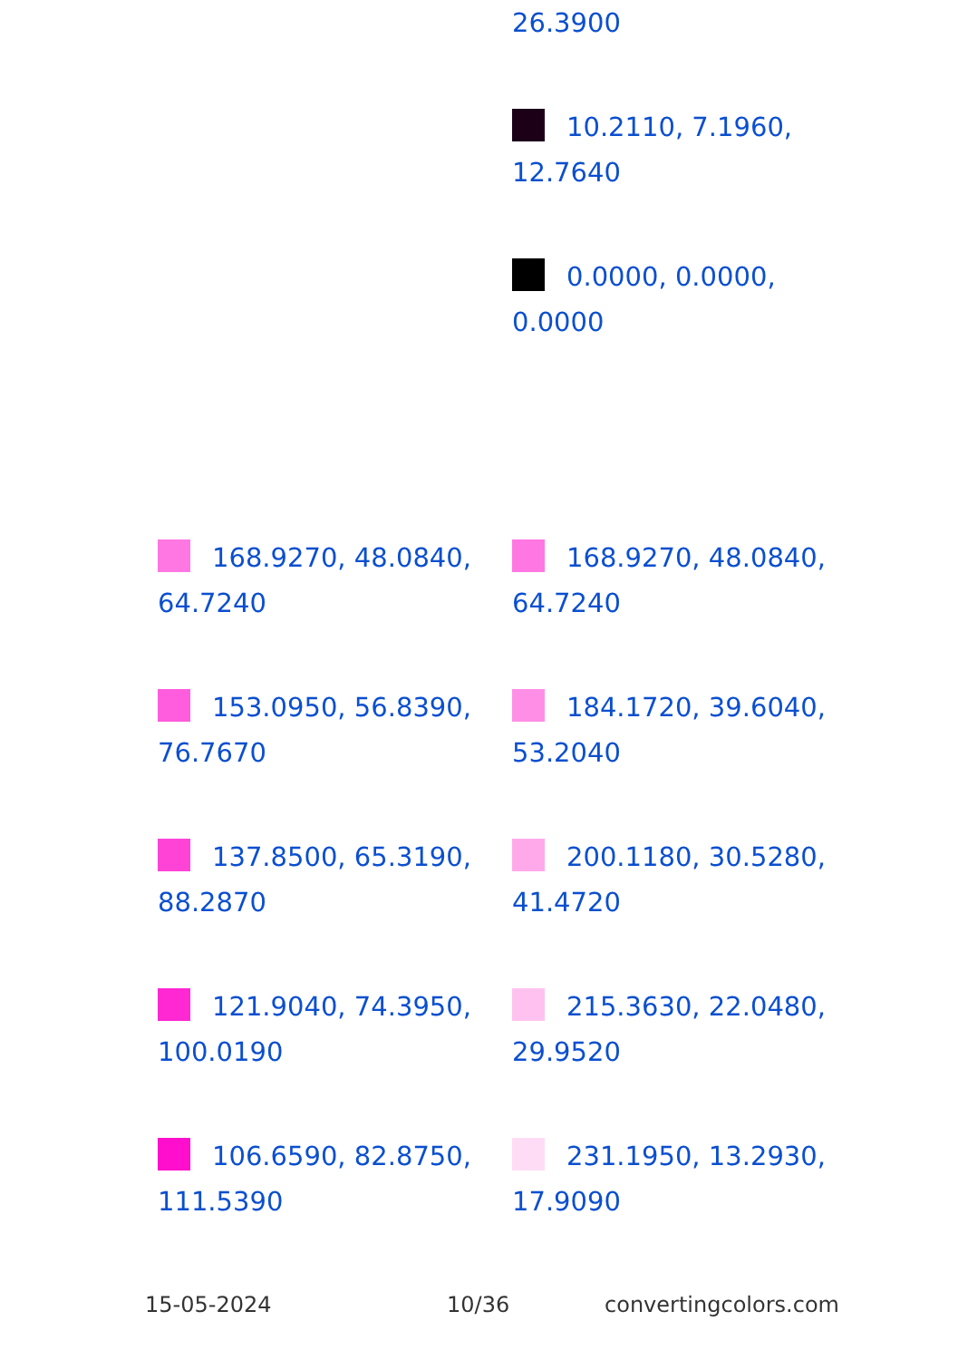26.3900
10.2110, 7.1960, 12.7640
0.0000, 0.0000, 0.0000
168.9270, 48.0840, 64.7240
168.9270, 48.0840, 64.7240
153.0950, 56.8390, 76.7670
184.1720, 39.6040, 53.2040
137.8500, 65.3190, 88.2870
200.1180, 30.5280, 41.4720
121.9040, 74.3950, 100.0190
215.3630, 22.0480, 29.9520
106.6590, 82.8750, 111.5390
231.1950, 13.2930, 17.9090
15-05-2024 10/36 convertingcolors.com